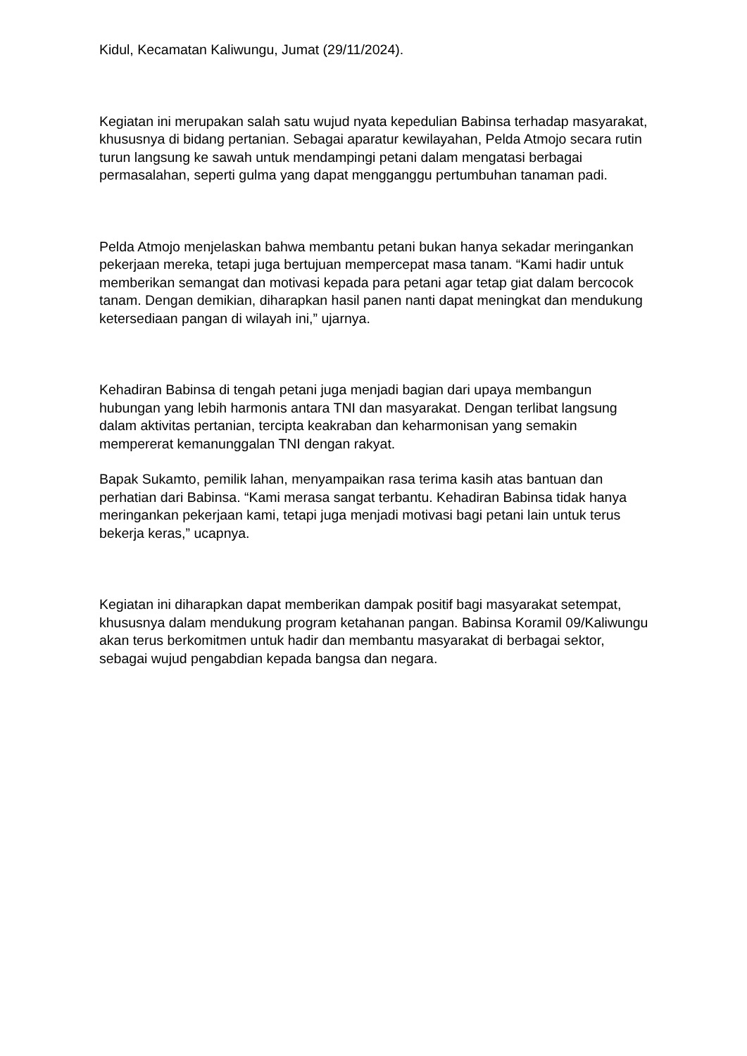Kidul, Kecamatan Kaliwungu, Jumat (29/11/2024).
Kegiatan ini merupakan salah satu wujud nyata kepedulian Babinsa terhadap masyarakat, khususnya di bidang pertanian. Sebagai aparatur kewilayahan, Pelda Atmojo secara rutin turun langsung ke sawah untuk mendampingi petani dalam mengatasi berbagai permasalahan, seperti gulma yang dapat mengganggu pertumbuhan tanaman padi.
Pelda Atmojo menjelaskan bahwa membantu petani bukan hanya sekadar meringankan pekerjaan mereka, tetapi juga bertujuan mempercepat masa tanam. “Kami hadir untuk memberikan semangat dan motivasi kepada para petani agar tetap giat dalam bercocok tanam. Dengan demikian, diharapkan hasil panen nanti dapat meningkat dan mendukung ketersediaan pangan di wilayah ini,” ujarnya.
Kehadiran Babinsa di tengah petani juga menjadi bagian dari upaya membangun hubungan yang lebih harmonis antara TNI dan masyarakat. Dengan terlibat langsung dalam aktivitas pertanian, tercipta keakraban dan keharmonisan yang semakin mempererat kemanunggalan TNI dengan rakyat.
Bapak Sukamto, pemilik lahan, menyampaikan rasa terima kasih atas bantuan dan perhatian dari Babinsa. “Kami merasa sangat terbantu. Kehadiran Babinsa tidak hanya meringankan pekerjaan kami, tetapi juga menjadi motivasi bagi petani lain untuk terus bekerja keras,” ucapnya.
Kegiatan ini diharapkan dapat memberikan dampak positif bagi masyarakat setempat, khususnya dalam mendukung program ketahanan pangan. Babinsa Koramil 09/Kaliwungu akan terus berkomitmen untuk hadir dan membantu masyarakat di berbagai sektor, sebagai wujud pengabdian kepada bangsa dan negara.